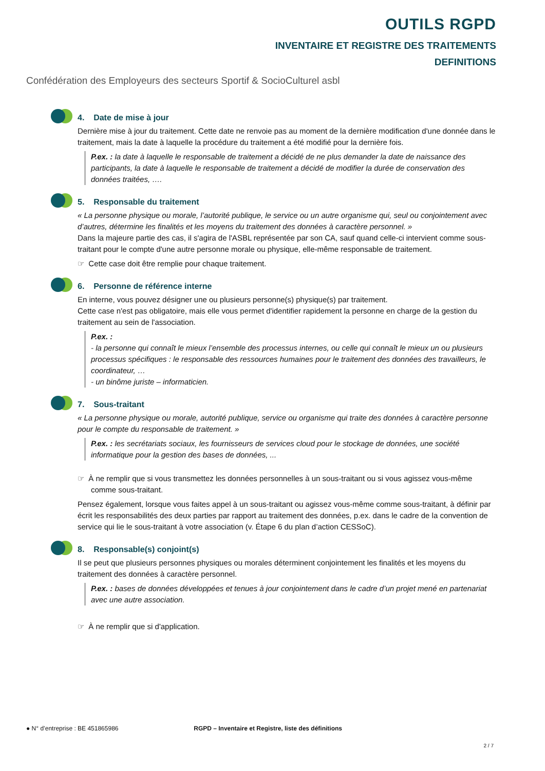OUTILS RGPD
INVENTAIRE ET REGISTRE DES TRAITEMENTS
DEFINITIONS
Confédération des Employeurs des secteurs Sportif & SocioCulturel asbl
4. Date de mise à jour
Dernière mise à jour du traitement. Cette date ne renvoie pas au moment de la dernière modification d'une donnée dans le traitement, mais la date à laquelle la procédure du traitement a été modifié pour la dernière fois.
P.ex. : la date à laquelle le responsable de traitement a décidé de ne plus demander la date de naissance des participants, la date à laquelle le responsable de traitement a décidé de modifier la durée de conservation des données traitées, ….
5. Responsable du traitement
« La personne physique ou morale, l’autorité publique, le service ou un autre organisme qui, seul ou conjointement avec d’autres, détermine les finalités et les moyens du traitement des données à caractère personnel. »
Dans la majeure partie des cas, il s'agira de l'ASBL représentée par son CA, sauf quand celle-ci intervient comme sous-traitant pour le compte d'une autre personne morale ou physique, elle-même responsable de traitement.
☞ Cette case doit être remplie pour chaque traitement.
6. Personne de référence interne
En interne, vous pouvez désigner une ou plusieurs personne(s) physique(s) par traitement.
Cette case n'est pas obligatoire, mais elle vous permet d'identifier rapidement la personne en charge de la gestion du traitement au sein de l'association.
P.ex. :
- la personne qui connaît le mieux l’ensemble des processus internes, ou celle qui connaît le mieux un ou plusieurs processus spécifiques : le responsable des ressources humaines pour le traitement des données des travailleurs, le coordinateur, …
- un binôme juriste – informaticien.
7. Sous-traitant
« La personne physique ou morale, autorité publique, service ou organisme qui traite des données à caractère personne pour le compte du responsable de traitement. »
P.ex. : les secrétariats sociaux, les fournisseurs de services cloud pour le stockage de données, une société informatique pour la gestion des bases de données, ...
☞ À ne remplir que si vous transmettez les données personnelles à un sous-traitant ou si vous agissez vous-même comme sous-traitant.
Pensez également, lorsque vous faites appel à un sous-traitant ou agissez vous-même comme sous-traitant, à définir par écrit les responsabilités des deux parties par rapport au traitement des données, p.ex. dans le cadre de la convention de service qui lie le sous-traitant à votre association (v. Étape 6 du plan d’action CESSoC).
8. Responsable(s) conjoint(s)
Il se peut que plusieurs personnes physiques ou morales déterminent conjointement les finalités et les moyens du traitement des données à caractère personnel.
P.ex. : bases de données développées et tenues à jour conjointement dans le cadre d’un projet mené en partenariat avec une autre association.
☞ À ne remplir que si d'application.
● N° d’entreprise : BE 451865986 RGPD – Inventaire et Registre, liste des définitions
2 / 7